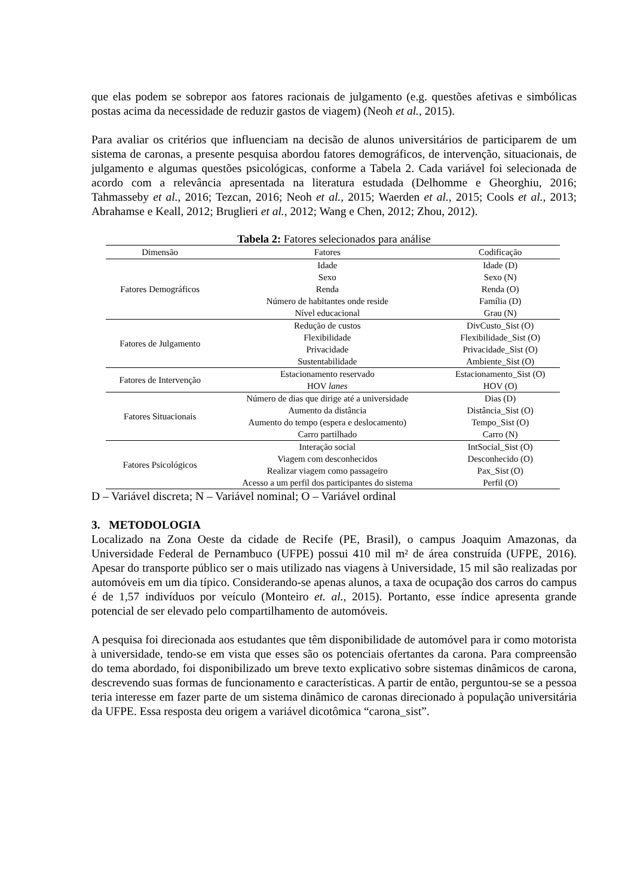que elas podem se sobrepor aos fatores racionais de julgamento (e.g. questões afetivas e simbólicas postas acima da necessidade de reduzir gastos de viagem) (Neoh et al., 2015).
Para avaliar os critérios que influenciam na decisão de alunos universitários de participarem de um sistema de caronas, a presente pesquisa abordou fatores demográficos, de intervenção, situacionais, de julgamento e algumas questões psicológicas, conforme a Tabela 2. Cada variável foi selecionada de acordo com a relevância apresentada na literatura estudada (Delhomme e Gheorghiu, 2016; Tahmasseby et al., 2016; Tezcan, 2016; Neoh et al., 2015; Waerden et al., 2015; Cools et al., 2013; Abrahamse e Keall, 2012; Bruglieri et al., 2012; Wang e Chen, 2012; Zhou, 2012).
Tabela 2: Fatores selecionados para análise
| Dimensão | Fatores | Codificação |
| --- | --- | --- |
| Fatores Demográficos | Idade | Idade (D) |
| | Sexo | Sexo (N) |
| | Renda | Renda (O) |
| | Número de habitantes onde reside | Família (D) |
| | Nível educacional | Grau (N) |
| Fatores de Julgamento | Redução de custos | DivCusto_Sist (O) |
| | Flexibilidade | Flexibilidade_Sist (O) |
| | Privacidade | Privacidade_Sist (O) |
| | Sustentabilidade | Ambiente_Sist (O) |
| Fatores de Intervenção | Estacionamento reservado | Estacionamento_Sist (O) |
| | HOV lanes | HOV (O) |
| Fatores Situacionais | Número de dias que dirige até a universidade | Dias (D) |
| | Aumento da distância | Distância_Sist (O) |
| | Aumento do tempo (espera e deslocamento) | Tempo_Sist (O) |
| | Carro partilhado | Carro (N) |
| Fatores Psicológicos | Interação social | IntSocial_Sist (O) |
| | Viagem com desconhecidos | Desconhecido (O) |
| | Realizar viagem como passageiro | Pax_Sist (O) |
| | Acesso a um perfil dos participantes do sistema | Perfil (O) |
D – Variável discreta; N – Variável nominal; O – Variável ordinal
3. METODOLOGIA
Localizado na Zona Oeste da cidade de Recife (PE, Brasil), o campus Joaquim Amazonas, da Universidade Federal de Pernambuco (UFPE) possui 410 mil m² de área construída (UFPE, 2016). Apesar do transporte público ser o mais utilizado nas viagens à Universidade, 15 mil são realizadas por automóveis em um dia típico. Considerando-se apenas alunos, a taxa de ocupação dos carros do campus é de 1,57 indivíduos por veículo (Monteiro et. al., 2015). Portanto, esse índice apresenta grande potencial de ser elevado pelo compartilhamento de automóveis.
A pesquisa foi direcionada aos estudantes que têm disponibilidade de automóvel para ir como motorista à universidade, tendo-se em vista que esses são os potenciais ofertantes da carona. Para compreensão do tema abordado, foi disponibilizado um breve texto explicativo sobre sistemas dinâmicos de carona, descrevendo suas formas de funcionamento e características. A partir de então, perguntou-se se a pessoa teria interesse em fazer parte de um sistema dinâmico de caronas direcionado à população universitária da UFPE. Essa resposta deu origem a variável dicotômica “carona_sist”.